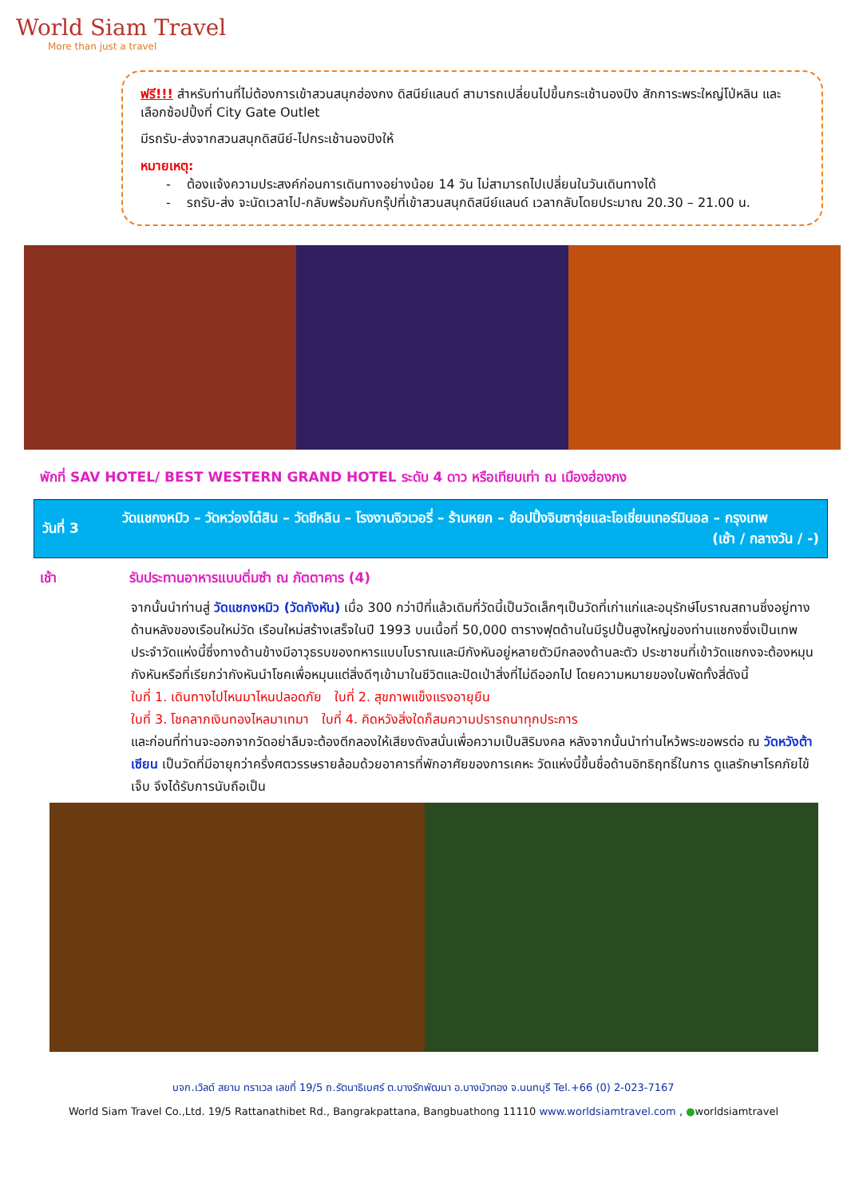World Siam Travel
More than just a travel
ฟรี!!! สำหรับท่านที่ไม่ต้องการเข้าสวนสนุกฮ่องกง ดิสนีย์แลนด์ สามารถเปลี่ยนไปขึ้นกระเช้านองปิง สักการะพระใหญ่โป่หลิน และเลือกซ้อปปิ้งที่ City Gate Outlet
มีรถรับ-ส่งจากสวนสนุกดิสนีย์-ไปกระเช้านองปิงให้
หมายเหตุ:
- ต้องแจ้งความประสงค์ก่อนการเดินทางอย่างน้อย 14 วัน ไม่สามารถไปเปลี่ยนในวันเดินทางได้
- รถรับ-ส่ง จะนัดเวลาไป-กลับพร้อมกับกรุ๊ปที่เข้าสวนสนุกดิสนีย์แลนด์ เวลากลับโดยประมาณ 20.30 – 21.00 น.
พักที่ SAV HOTEL/ BEST WESTERN GRAND HOTEL ระดับ 4 ดาว หรือเทียบเท่า ณ เมืองฮ่องกง
| วันที่ 3 | วัดแชกงหมิว – วัดหว่องไต๋สิน – วัดชีหลิน – โรงงานจิวเวอรี่ – ร้านหยก – ช้อปปิ้งจิมซาจุ่ยและโอเชี่ยนเทอร์มินอล – กรุงเทพ (เช้า / กลางวัน / -) |
เช้า รับประทานอาหารแบบติ่มซำ ณ ภัตตาคาร (4)
จากนั้นนำท่านสู่ วัดแชกงหมิว (วัดกังหัน) เมื่อ 300 กว่าปีที่แล้วเดิมที่วัดนี้เป็นวัดเล็กๆเป็นวัดที่เก่าแก่และอนุรักษ์โบราณสถานซึ่งอยู่ทางด้านหลังของเรือนใหม่วัด เรือนใหม่สร้างเสร็จในปี 1993 บนเนื้อที่ 50,000 ตารางฟุตด้านในมีรูปปั้นสูงใหญ่ของท่านแชกงซึ่งเป็นเทพประจำวัดแห่งนี้ซึ่งทางด้านข้างมีอาวุธรบของทหารแบบโบราณและมีกังหันอยู่หลายตัวมีกลองด้านละตัว ประชาชนที่เข้าวัดแชกงจะต้องหมุนกังหันหรือที่เรียกว่ากังหันนำโชคเพื่อหมุนแต่สิ่งดีๆเข้ามาในชีวิตและปัดเป่าสิ่งที่ไม่ดีออกไป โดยความหมายของใบพัดทั้งสี่ดังนี้
ใบที่ 1. เดินทางไปไหนมาไหนปลอดภัย ใบที่ 2. สุขภาพแข็งแรงอายุยืน
ใบที่ 3. โชคลาภเงินทองไหลมาเทมา ใบที่ 4. คิดหวังสิ่งใดก็สมความปรารถนาทุกประการ
และก่อนที่ท่านจะออกจากวัดอย่าลืมจะต้องตีกลองให้เสียงดังสนั่นเพื่อความเป็นสิริมงคล หลังจากนั้นนำท่านไหว้พระขอพรต่อ ณ วัดหวังต้าเซียน เป็นวัดที่มีอายุกว่าครึ่งศตวรรษรายล้อมด้วยอาคารที่พักอาศัยของการเคหะ วัดแห่งนี้ขึ้นชื่อด้านอิทธิฤทธิ์ในการ ดูแลรักษาโรคภัยไข้เจ็บ จึงได้รับการนับถือเป็น
บจก.เวิลด์ สยาม ทราเวล เลขที่ 19/5 ถ.รัตนาธิเบศร์ ต.บางรักพัฒนา อ.บางบัวทอง จ.นนทบุรี Tel.+66 (0) 2-023-7167
World Siam Travel Co.,Ltd. 19/5 Rattanathibet Rd., Bangrakpattana, Bangbuathong 11110 www.worldsiamtravel.com , ●worldsiamtravel